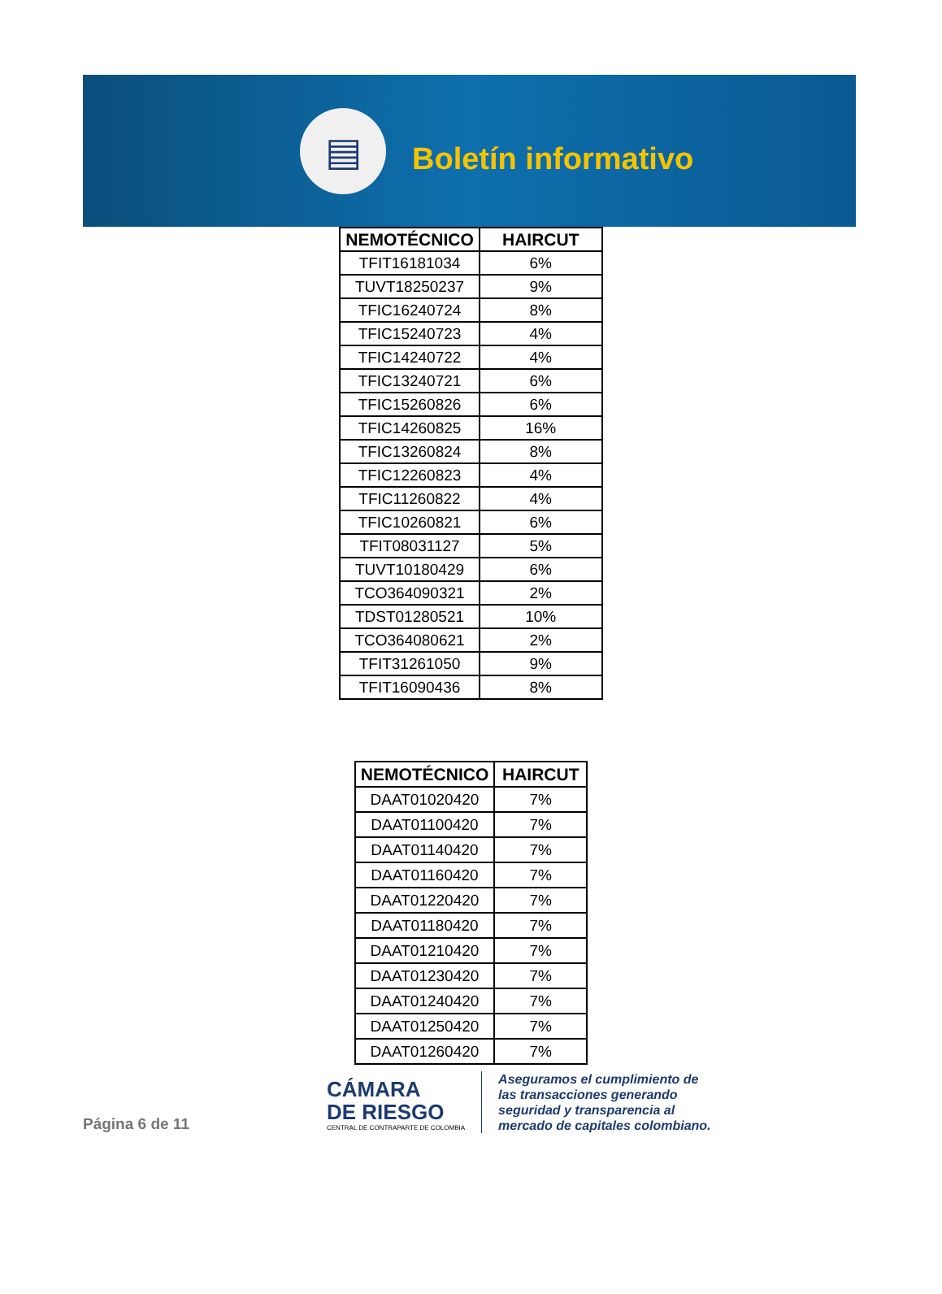▤
Boletín informativo
| NEMOTÉCNICO | HAIRCUT |
| --- | --- |
| TFIT16181034 | 6% |
| TUVT18250237 | 9% |
| TFIC16240724 | 8% |
| TFIC15240723 | 4% |
| TFIC14240722 | 4% |
| TFIC13240721 | 6% |
| TFIC15260826 | 6% |
| TFIC14260825 | 16% |
| TFIC13260824 | 8% |
| TFIC12260823 | 4% |
| TFIC11260822 | 4% |
| TFIC10260821 | 6% |
| TFIT08031127 | 5% |
| TUVT10180429 | 6% |
| TCO364090321 | 2% |
| TDST01280521 | 10% |
| TCO364080621 | 2% |
| TFIT31261050 | 9% |
| TFIT16090436 | 8% |
| NEMOTÉCNICO | HAIRCUT |
| --- | --- |
| DAAT01020420 | 7% |
| DAAT01100420 | 7% |
| DAAT01140420 | 7% |
| DAAT01160420 | 7% |
| DAAT01220420 | 7% |
| DAAT01180420 | 7% |
| DAAT01210420 | 7% |
| DAAT01230420 | 7% |
| DAAT01240420 | 7% |
| DAAT01250420 | 7% |
| DAAT01260420 | 7% |
Página 6 de 11
CÁMARA
DE RIESGO
CENTRAL DE CONTRAPARTE DE COLOMBIA
Aseguramos el cumplimiento de
las transacciones generando
seguridad y transparencia al
mercado de capitales colombiano.